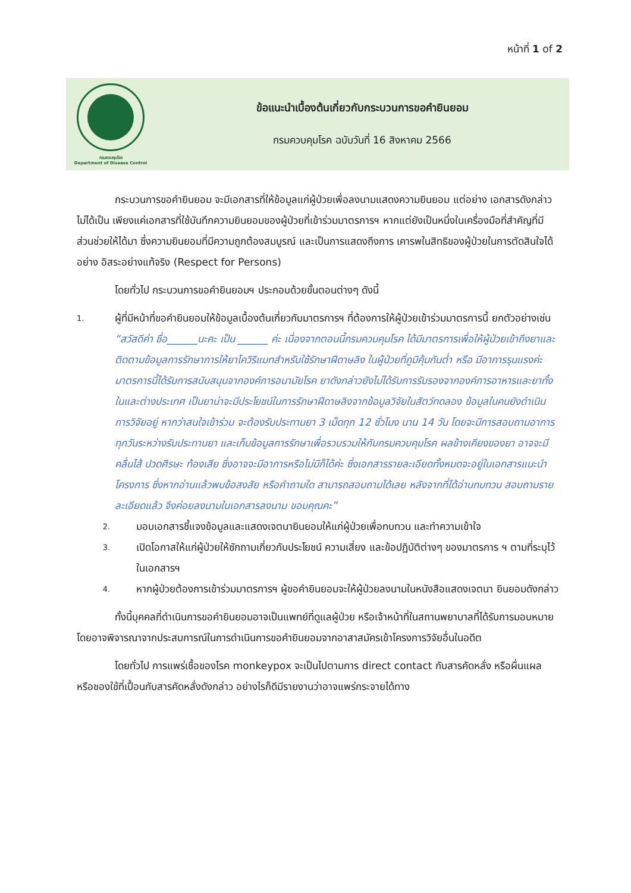หน้าที่ 1 of 2
กรมควบคุมโรค
Department of Disease Control
ข้อแนะนำเบื้องต้นเกี่ยวกับกระบวนการขอคำยินยอม
กรมควบคุมโรค ฉบับวันที่ 16 สิงหาคม 2566
กระบวนการขอคำยินยอม จะมีเอกสารที่ให้ข้อมูลแก่ผู้ป่วยเพื่อลงนามแสดงความยินยอม แต่อย่าง เอกสารดังกล่าวไม่ได้เป็น เพียงแค่เอกสารที่ใช้บันทึกความยินยอมของผู้ป่วยที่เข้าร่วมมาตรการฯ หากแต่ยังเป็นหนึ่งในเครื่องมือที่สำคัญที่มีส่วนช่วยให้ได้มา ซึ่งความยินยอมที่มีความถูกต้องสมบูรณ์ และเป็นการแสดงถึงการ เคารพในสิทธิของผู้ป่วยในการตัดสินใจได้อย่าง อิสระอย่างแท้จริง (Respect for Persons)
โดยทั่วไป กระบวนการขอคำยินยอมฯ ประกอบด้วยขั้นตอนต่างๆ ดังนี้
1. ผู้ที่มีหน้าที่ขอคำยินยอมให้ข้อมูลเบื้องต้นเกี่ยวกับมาตรการฯ ที่ต้องการให้ผู้ป่วยเข้าร่วมมาตรการนี้ ยกตัวอย่างเช่น
“สวัสดีค่า ชื่อ______นะคะ เป็น ______ ค่ะ เนื่องจากตอนนี้กรมควบคุมโรค ได้มีมาตรการเพื่อให้ผู้ป่วยเข้าถึงยาและติดตามข้อมูลการรักษาการให้ยาโควิริแมทสำหรับใช้รักษาฝีดาษลิง ในผู้ป่วยที่ภูมิคุ้มกันต่ำ หรือ มีอาการรุนแรงค่ะ มาตรการนี้ได้รับการสนับสนุนจากองค์การอนามัยโรค ยาดังกล่าวยังไม่ได้รับการรับรองจากองค์การอาหารและยาทั้งในและต่างประเทศ เป็นยาน่าจะมีประโยชน์ในการรักษาฝีดาษลิงจากข้อมูลวิจัยในสัตว์ทดลอง ข้อมูลในคนยังดำเนินการวิจัยอยู่ หากว่าสนใจเข้าร่วม จะต้องรับประทานยา 3 เม็ดทุก 12 ชั่วโมง นาน 14 วัน โดยจะมีการสอบถามอาการทุกวันระหว่างรับประทานยา และเก็บข้อมูลการรักษาเพื่อรวบรวมให้กับกรมควบคุมโรค ผลข้างเคียงของยา อาจจะมีคลื่นไส้ ปวดศีรษะ ท้องเสีย ซึ่งอาจจะมีอาการหรือไม่มีก็ได้ค่ะ ซึ่งเอกสารรายละเอียดทั้งหมดจะอยู่ในเอกสารแนะนำโครงการ ซึ่งหากอ่านแล้วพบข้อสงสัย หรือคำถามใด สามารถสอบถามได้เลย หลังจากที่ได้อ่านทบทวน สอบถามรายละเอียดแล้ว จึงค่อยลงนามในเอกสารลงนาม ขอบคุณคะ”
2. มอบเอกสารชี้แจงข้อมูลและแสดงเจตนายินยอมให้แก่ผู้ป่วยเพื่อทบทวน และทำความเข้าใจ
3. เปิดโอกาสให้แก่ผู้ป่วยให้ซักถามเกี่ยวกับประโยชน์ ความเสี่ยง และข้อปฏิบัติต่างๆ ของมาตรการ ฯ ตามที่ระบุไว้ในเอกสารฯ
4. หากผู้ป่วยต้องการเข้าร่วมมาตรการฯ ผู้ขอคำยินยอมจะให้ผู้ป่วยลงนามในหนังสือแสดงเจตนา ยินยอมดังกล่าว
ทั้งนี้บุคคลที่ดำเนินการขอคำยินยอมอาจเป็นแพทย์ที่ดูแลผู้ป่วย หรือเจ้าหน้าที่ในสถานพยาบาลที่ได้รับการมอบหมาย โดยอาจพิจารณาจากประสบการณ์ในการดำเนินการขอคำยินยอมจากอาสาสมัครเข้าโครงการวิจัยอื่นในอดีต
โดยทั่วไป การแพร่เชื้อของโรค monkeypox จะเป็นไปตามการ direct contact กับสารคัดหลั่ง หรือผื่นแผล หรือชองใช้ที่เปื้อนกับสารคัดหลั่งดังกล่าว อย่างไรก็ดีมีรายงานว่าอาจแพร่กระจายได้ทาง